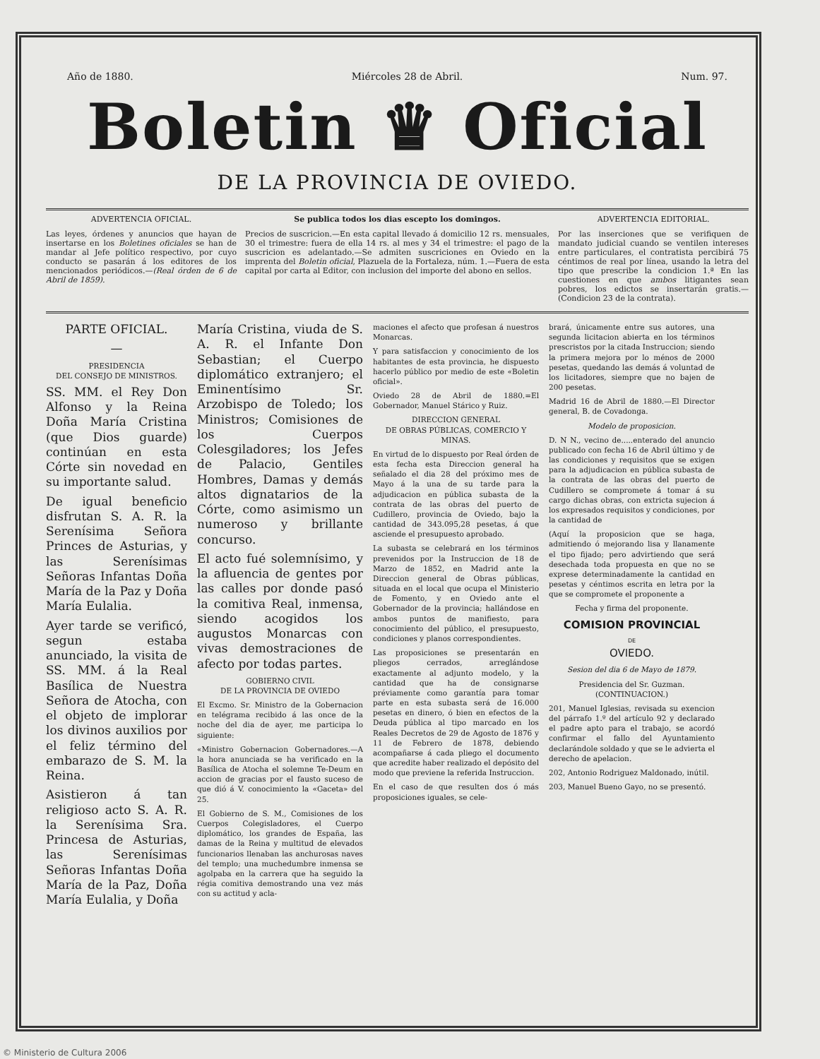Año de 1880. Miércoles 28 de Abril. Num. 97.
Boletin ♛ Oficial
DE LA PROVINCIA DE OVIEDO.
ADVERTENCIA OFICIAL.
Las leyes, órdenes y anuncios que hayan de insertarse en los Boletines oficiales se han de mandar al Jefe político respectivo, por cuyo conducto se pasarán á los editores de los mencionados periódicos.—(Real órden de 6 de Abril de 1859).
Se publica todos los dias escepto los domingos.
Precios de suscricion.—En esta capital llevado á domicilio 12 rs. mensuales, 30 el trimestre: fuera de ella 14 rs. al mes y 34 el trimestre: el pago de la suscricion es adelantado.—Se admiten suscriciones en Oviedo en la imprenta del Boletin oficial, Plazuela de la Fortaleza, núm. 1.—Fuera de esta capital por carta al Editor, con inclusion del importe del abono en sellos.
ADVERTENCIA EDITORIAL.
Por las inserciones que se verifiquen de mandato judicial cuando se ventilen intereses entre particulares, el contratista percibirá 75 céntimos de real por línea, usando la letra del tipo que prescribe la condicion 1.ª En las cuestiones en que ambos litigantes sean pobres, los edictos se insertarán gratis.—(Condicion 23 de la contrata).
PARTE OFICIAL.
—
PRESIDENCIA
DEL CONSEJO DE MINISTROS.
SS. MM. el Rey Don Alfonso y la Reina Doña María Cristina (que Dios guarde) continúan en esta Córte sin novedad en su importante salud.
De igual beneficio disfrutan S. A. R. la Serenísima Señora Princes de Asturias, y las Serenísimas Señoras Infantas Doña María de la Paz y Doña María Eulalia.
Ayer tarde se verificó, segun estaba anunciado, la visita de SS. MM. á la Real Basílica de Nuestra Señora de Atocha, con el objeto de implorar los divinos auxilios por el feliz término del embarazo de S. M. la Reina.
Asistieron á tan religioso acto S. A. R. la Serenísima Sra. Princesa de Asturias, las Serenísimas Señoras Infantas Doña María de la Paz, Doña María Eulalia, y Doña
María Cristina, viuda de S. A. R. el Infante Don Sebastian; el Cuerpo diplomático extranjero; el Eminentísimo Sr. Arzobispo de Toledo; los Ministros; Comisiones de los Cuerpos Colesgiladores; los Jefes de Palacio, Gentiles Hombres, Damas y demás altos dignatarios de la Córte, como asimismo un numeroso y brillante concurso.
El acto fué solemnísimo, y la afluencia de gentes por las calles por donde pasó la comitiva Real, inmensa, siendo acogidos los augustos Monarcas con vivas demostraciones de afecto por todas partes.
GOBIERNO CIVIL
DE LA PROVINCIA DE OVIEDO
El Excmo. Sr. Ministro de la Gobernacion en telégrama recibido á las once de la noche del dia de ayer, me participa lo siguiente:
«Ministro Gobernacion Gobernadores.—A la hora anunciada se ha verificado en la Basílica de Atocha el solemne Te-Deum en accion de gracias por el fausto suceso de que dió á V. conocimiento la «Gaceta» del 25.
El Gobierno de S. M., Comisiones de los Cuerpos Colegisladores, el Cuerpo diplomático, los grandes de España, las damas de la Reina y multitud de elevados funcionarios llenaban las anchurosas naves del templo; una muchedumbre inmensa se agolpaba en la carrera que ha seguido la régia comitiva demostrando una vez más con su actitud y acla-
maciones el afecto que profesan á nuestros Monarcas.
Y para satisfaccion y conocimiento de los habitantes de esta provincia, he dispuesto hacerlo público por medio de este «Boletin oficial».
Oviedo 28 de Abril de 1880.=El Gobernador, Manuel Stárico y Ruiz.
DIRECCION GENERAL
DE OBRAS PÚBLICAS, COMERCIO Y MINAS.
En virtud de lo dispuesto por Real órden de esta fecha esta Direccion general ha señalado el dia 28 del próximo mes de Mayo á la una de su tarde para la adjudicacion en pública subasta de la contrata de las obras del puerto de Cudillero, provincia de Oviedo, bajo la cantidad de 343.095,28 pesetas, á que asciende el presupuesto aprobado.
La subasta se celebrará en los términos prevenidos por la Instruccion de 18 de Marzo de 1852, en Madrid ante la Direccion general de Obras públicas, situada en el local que ocupa el Ministerio de Fomento, y en Oviedo ante el Gobernador de la provincia; hallándose en ambos puntos de manifiesto, para conocimiento del público, el presupuesto, condiciones y planos correspondientes.
Las proposiciones se presentarán en pliegos cerrados, arreglándose exactamente al adjunto modelo, y la cantidad que ha de consignarse préviamente como garantía para tomar parte en esta subasta será de 16.000 pesetas en dinero, ó bien en efectos de la Deuda pública al tipo marcado en los Reales Decretos de 29 de Agosto de 1876 y 11 de Febrero de 1878, debiendo acompañarse á cada pliego el documento que acredite haber realizado el depósito del modo que previene la referida Instruccion.
En el caso de que resulten dos ó más proposiciones iguales, se cele-
brará, únicamente entre sus autores, una segunda licitacion abierta en los términos prescristos por la citada Instruccion; siendo la primera mejora por lo ménos de 2000 pesetas, quedando las demás á voluntad de los licitadores, siempre que no bajen de 200 pesetas.
Madrid 16 de Abril de 1880.—El Director general, B. de Covadonga.
Modelo de proposicion.
D. N N., vecino de.....enterado del anuncio publicado con fecha 16 de Abril último y de las condiciones y requisitos que se exigen para la adjudicacion en pública subasta de la contrata de las obras del puerto de Cudillero se compromete á tomar á su cargo dichas obras, con extricta sujecion á los expresados requisitos y condiciones, por la cantidad de
(Aquí la proposicion que se haga, admitiendo ó mejorando lisa y llanamente el tipo fijado; pero advirtiendo que será desechada toda propuesta en que no se exprese determinadamente la cantidad en pesetas y céntimos escrita en letra por la que se compromete el proponente a
Fecha y firma del proponente.
COMISION PROVINCIAL
DE
OVIEDO.
Sesion del dia 6 de Mayo de 1879.
Presidencia del Sr. Guzman.
(CONTINUACION.)
201, Manuel Iglesias, revisada su exencion del párrafo 1.º del artículo 92 y declarado el padre apto para el trabajo, se acordó confirmar el fallo del Ayuntamiento declarándole soldado y que se le advierta el derecho de apelacion.
202, Antonio Rodriguez Maldonado, inútil.
203, Manuel Bueno Gayo, no se presentó.
© Ministerio de Cultura 2006